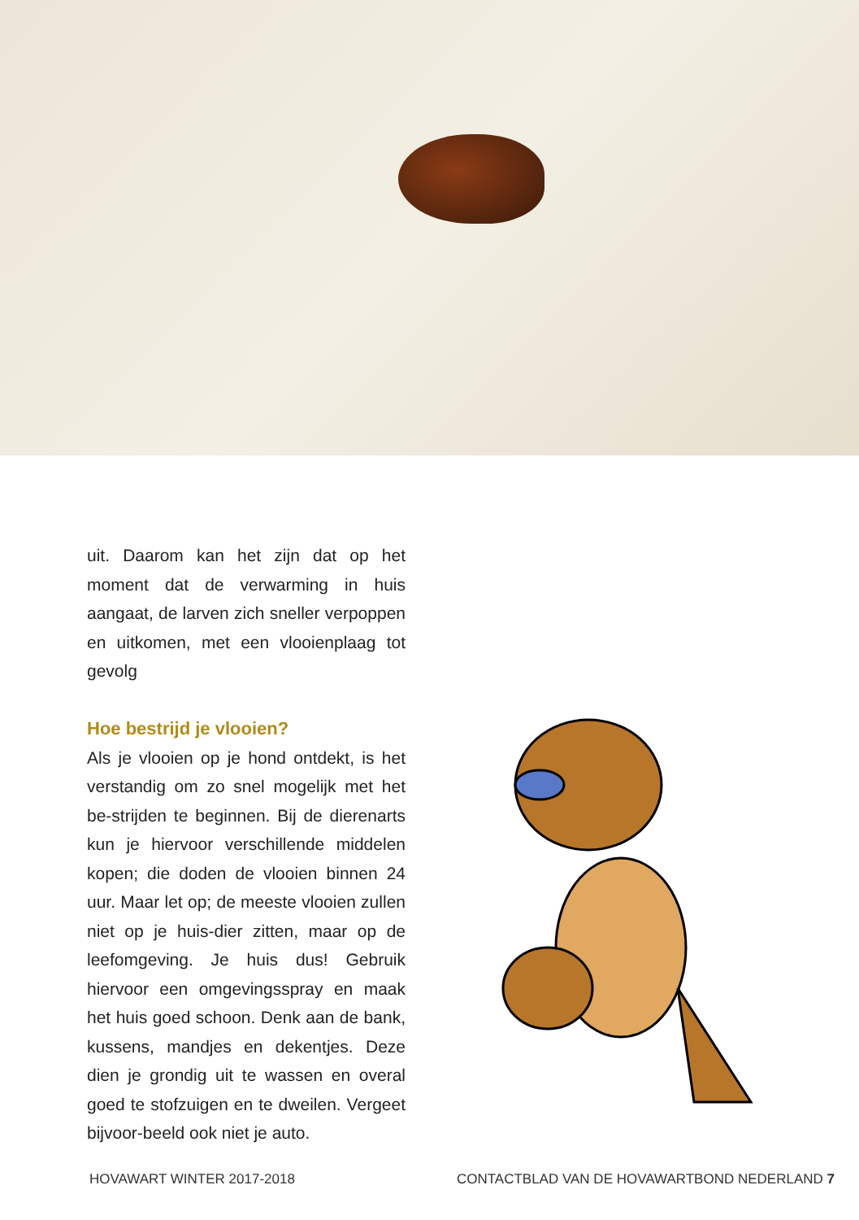uit. Daarom kan het zijn dat op het moment dat de verwarming in huis aangaat, de larven zich sneller verpoppen en uitkomen, met een vlooienplaag tot gevolg
Hoe bestrijd je vlooien?
Als je vlooien op je hond ontdekt, is het verstandig om zo snel mogelijk met het be-strijden te beginnen. Bij de dierenarts kun je hiervoor verschillende middelen kopen; die doden de vlooien binnen 24 uur. Maar let op; de meeste vlooien zullen niet op je huis-dier zitten, maar op de leefomgeving. Je huis dus! Gebruik hiervoor een omgevingsspray en maak het huis goed schoon. Denk aan de bank, kussens, mandjes en dekentjes. Deze dien je grondig uit te wassen en overal goed te stofzuigen en te dweilen. Vergeet bijvoor-beeld ook niet je auto.
HOVAWART WINTER 2017-2018 CONTACTBLAD VAN DE HOVAWARTBOND NEDERLAND 7